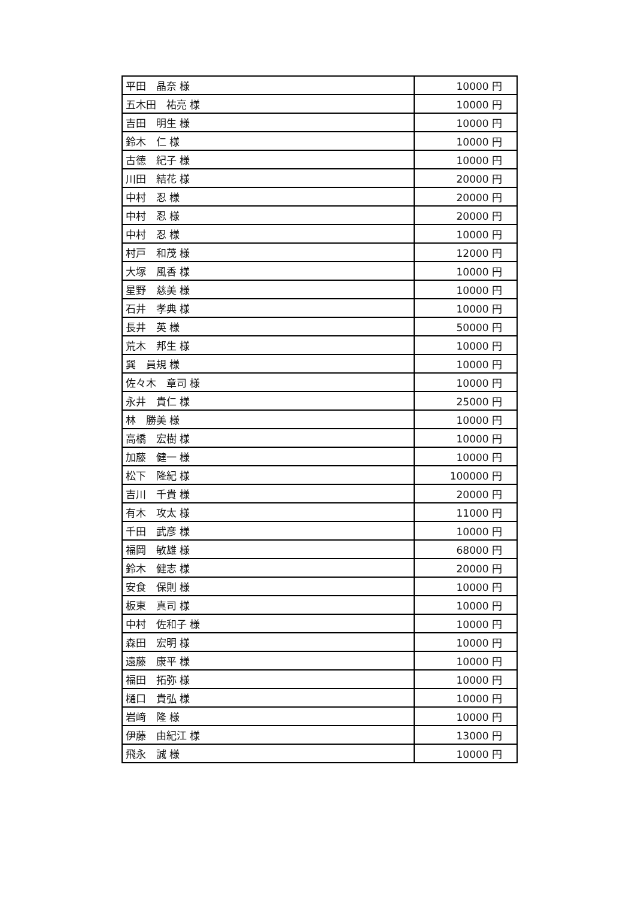| 平田 晶奈 様 | 10000 円 |
| 五木田 祐亮 様 | 10000 円 |
| 吉田 明生 様 | 10000 円 |
| 鈴木 仁 様 | 10000 円 |
| 古徳 紀子 様 | 10000 円 |
| 川田 結花 様 | 20000 円 |
| 中村 忍 様 | 20000 円 |
| 中村 忍 様 | 20000 円 |
| 中村 忍 様 | 10000 円 |
| 村戸 和茂 様 | 12000 円 |
| 大塚 風香 様 | 10000 円 |
| 星野 慈美 様 | 10000 円 |
| 石井 孝典 様 | 10000 円 |
| 長井 英 様 | 50000 円 |
| 荒木 邦生 様 | 10000 円 |
| 巽 員規 様 | 10000 円 |
| 佐々木 章司 様 | 10000 円 |
| 永井 貴仁 様 | 25000 円 |
| 林 勝美 様 | 10000 円 |
| 高橋 宏樹 様 | 10000 円 |
| 加藤 健一 様 | 10000 円 |
| 松下 隆紀 様 | 100000 円 |
| 吉川 千貴 様 | 20000 円 |
| 有木 攻太 様 | 11000 円 |
| 千田 武彦 様 | 10000 円 |
| 福岡 敏雄 様 | 68000 円 |
| 鈴木 健志 様 | 20000 円 |
| 安食 保則 様 | 10000 円 |
| 板東 真司 様 | 10000 円 |
| 中村 佐和子 様 | 10000 円 |
| 森田 宏明 様 | 10000 円 |
| 遠藤 康平 様 | 10000 円 |
| 福田 拓弥 様 | 10000 円 |
| 樋口 貴弘 様 | 10000 円 |
| 岩﨑 隆 様 | 10000 円 |
| 伊藤 由紀江 様 | 13000 円 |
| 飛永 誠 様 | 10000 円 |